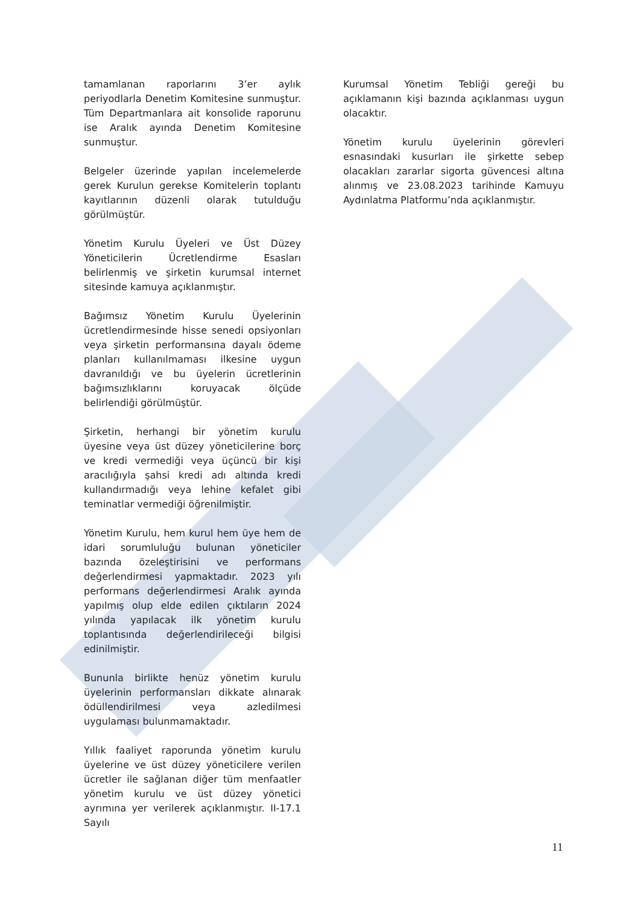tamamlanan raporlarını 3’er aylık periyodlarla Denetim Komitesine sunmuştur. Tüm Departmanlara ait konsolide raporunu ise Aralık ayında Denetim Komitesine sunmuştur.
Belgeler üzerinde yapılan incelemelerde gerek Kurulun gerekse Komitelerin toplantı kayıtlarının düzenli olarak tutulduğu görülmüştür.
Yönetim Kurulu Üyeleri ve Üst Düzey Yöneticilerin Ücretlendirme Esasları belirlenmiş ve şirketin kurumsal internet sitesinde kamuya açıklanmıştır.
Bağımsız Yönetim Kurulu Üyelerinin ücretlendirmesinde hisse senedi opsiyonları veya şirketin performansına dayalı ödeme planları kullanılmaması ilkesine uygun davranıldığı ve bu üyelerin ücretlerinin bağımsızlıklarını koruyacak ölçüde belirlendiği görülmüştür.
Şirketin, herhangi bir yönetim kurulu üyesine veya üst düzey yöneticilerine borç ve kredi vermediği veya üçüncü bir kişi aracılığıyla şahsi kredi adı altında kredi kullandırmadığı veya lehine kefalet gibi teminatlar vermediği öğrenilmiştir.
Yönetim Kurulu, hem kurul hem üye hem de idari sorumluluğu bulunan yöneticiler bazında özeleştirisini ve performans değerlendirmesi yapmaktadır. 2023 yılı performans değerlendirmesi Aralık ayında yapılmış olup elde edilen çıktıların 2024 yılında yapılacak ilk yönetim kurulu toplantısında değerlendirileceği bilgisi edinilmiştir.
Bununla birlikte henüz yönetim kurulu üyelerinin performansları dikkate alınarak ödüllendirilmesi veya azledilmesi uygulaması bulunmamaktadır.
Yıllık faaliyet raporunda yönetim kurulu üyelerine ve üst düzey yöneticilere verilen ücretler ile sağlanan diğer tüm menfaatler yönetim kurulu ve üst düzey yönetici ayrımına yer verilerek açıklanmıştır. II-17.1 Sayılı
Kurumsal Yönetim Tebliği gereği bu açıklamanın kişi bazında açıklanması uygun olacaktır.
Yönetim kurulu üyelerinin görevleri esnasındaki kusurları ile şirkette sebep olacakları zararlar sigorta güvencesi altına alınmış ve 23.08.2023 tarihinde Kamuyu Aydınlatma Platformu’nda açıklanmıştır.
11